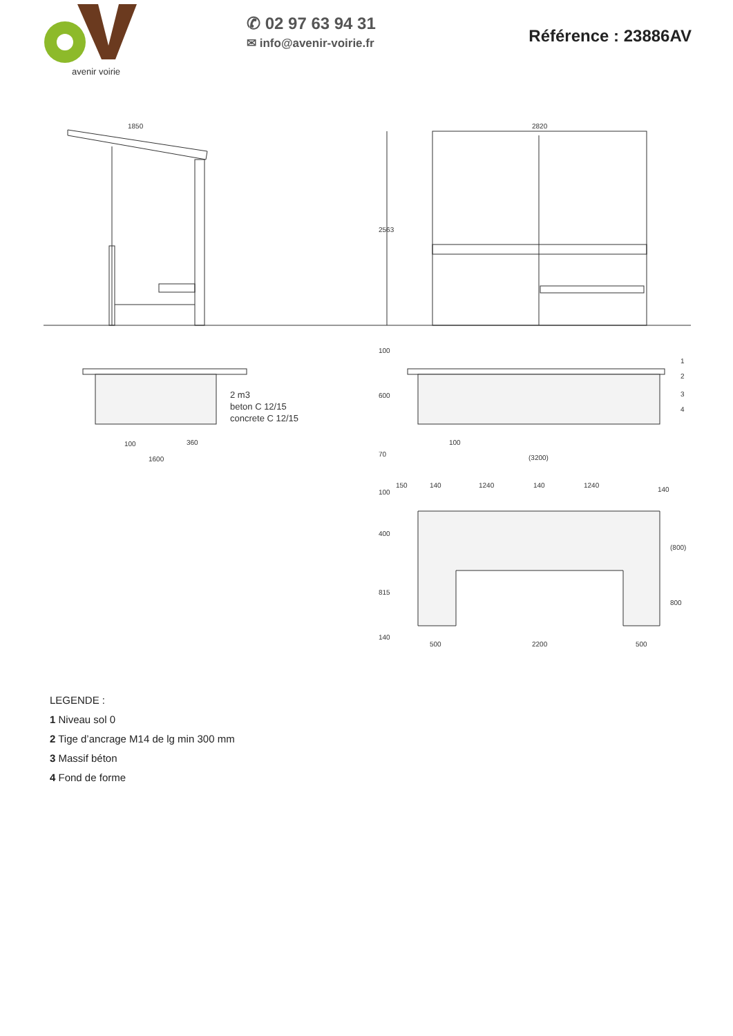avenir voirie
✆ 02 97 63 94 31
✉ info@avenir-voirie.fr
Référence : 23886AV
1850
2820
2563
2 m3
beton C 12/15
concrete C 12/15
100
360
1600
100
600
70
100
(3200)
1
2
3
4
150
140
1240
140
1240
140
100
400
815
140
(800)
800
500
2200
500
LEGENDE :
1 Niveau sol 0
2 Tige d’ancrage M14 de lg min 300 mm
3 Massif béton
4 Fond de forme